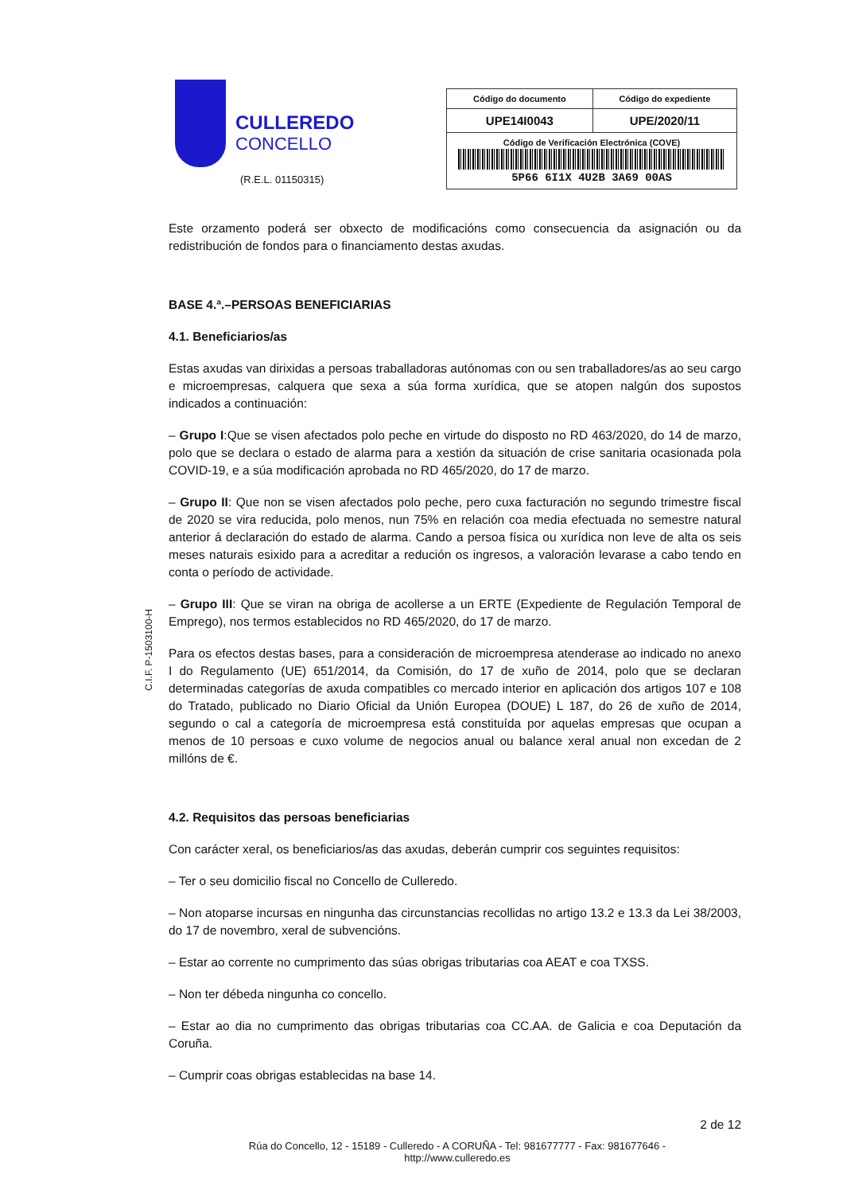CULLEREDO
CONCELLO
(R.E.L. 01150315)
| Código do documento | Código do expediente |
| --- | --- |
| UPE14I0043 | UPE/2020/11 |
| Código de Verificación Electrónica (COVE) 5P66 6I1X 4U2B 3A69 00AS | |
Este orzamento poderá ser obxecto de modificacións como consecuencia da asignación ou da redistribución de fondos para o financiamento destas axudas.
BASE 4.ª.–PERSOAS BENEFICIARIAS
4.1. Beneficiarios/as
Estas axudas van dirixidas a persoas traballadoras autónomas con ou sen traballadores/as ao seu cargo e microempresas, calquera que sexa a súa forma xurídica, que se atopen nalgún dos supostos indicados a continuación:
– Grupo I:Que se visen afectados polo peche en virtude do disposto no RD 463/2020, do 14 de marzo, polo que se declara o estado de alarma para a xestión da situación de crise sanitaria ocasionada pola COVID-19, e a súa modificación aprobada no RD 465/2020, do 17 de marzo.
– Grupo II: Que non se visen afectados polo peche, pero cuxa facturación no segundo trimestre fiscal de 2020 se vira reducida, polo menos, nun 75% en relación coa media efectuada no semestre natural anterior á declaración do estado de alarma. Cando a persoa física ou xurídica non leve de alta os seis meses naturais esixido para a acreditar a redución os ingresos, a valoración levarase a cabo tendo en conta o período de actividade.
– Grupo III: Que se viran na obriga de acollerse a un ERTE (Expediente de Regulación Temporal de Emprego), nos termos establecidos no RD 465/2020, do 17 de marzo.
Para os efectos destas bases, para a consideración de microempresa atenderase ao indicado no anexo I do Regulamento (UE) 651/2014, da Comisión, do 17 de xuño de 2014, polo que se declaran determinadas categorías de axuda compatibles co mercado interior en aplicación dos artigos 107 e 108 do Tratado, publicado no Diario Oficial da Unión Europea (DOUE) L 187, do 26 de xuño de 2014, segundo o cal a categoría de microempresa está constituída por aquelas empresas que ocupan a menos de 10 persoas e cuxo volume de negocios anual ou balance xeral anual non excedan de 2 millóns de €.
4.2. Requisitos das persoas beneficiarias
Con carácter xeral, os beneficiarios/as das axudas, deberán cumprir cos seguintes requisitos:
– Ter o seu domicilio fiscal no Concello de Culleredo.
– Non atoparse incursas en ningunha das circunstancias recollidas no artigo 13.2 e 13.3 da Lei 38/2003, do 17 de novembro, xeral de subvencións.
– Estar ao corrente no cumprimento das súas obrigas tributarias coa AEAT e coa TXSS.
– Non ter débeda ningunha co concello.
– Estar ao dia no cumprimento das obrigas tributarias coa CC.AA. de Galicia e coa Deputación da Coruña.
– Cumprir coas obrigas establecidas na base 14.
2 de 12
C.I.F. P-1503100-H
Rúa do Concello, 12 - 15189 - Culleredo - A CORUÑA - Tel: 981677777 - Fax: 981677646 -
http://www.culleredo.es